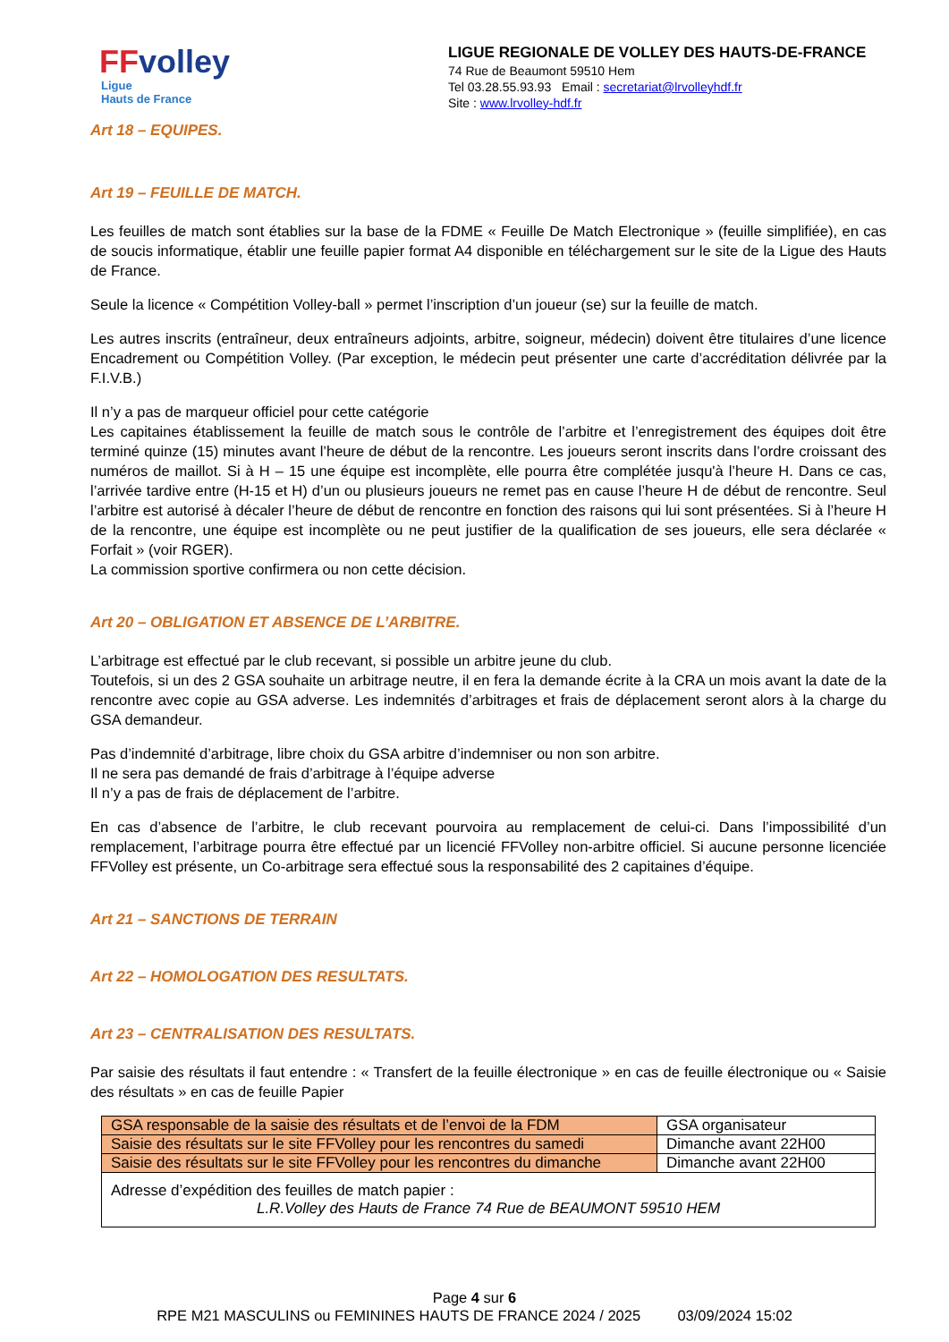FFvolley
Ligue
Hauts de France
LIGUE REGIONALE DE VOLLEY DES HAUTS-DE-FRANCE
74 Rue de Beaumont 59510 Hem
Tel 03.28.55.93.93 Email : secretariat@lrvolleyhdf.fr
Site : www.lrvolley-hdf.fr
Art 18 – EQUIPES.
Art 19 – FEUILLE DE MATCH.
Les feuilles de match sont établies sur la base de la FDME « Feuille De Match Electronique » (feuille simplifiée), en cas de soucis informatique, établir une feuille papier format A4 disponible en téléchargement sur le site de la Ligue des Hauts de France.
Seule la licence « Compétition Volley-ball » permet l’inscription d’un joueur (se) sur la feuille de match.
Les autres inscrits (entraîneur, deux entraîneurs adjoints, arbitre, soigneur, médecin) doivent être titulaires d’une licence Encadrement ou Compétition Volley. (Par exception, le médecin peut présenter une carte d’accréditation délivrée par la F.I.V.B.)
Il n’y a pas de marqueur officiel pour cette catégorie
Les capitaines établissement la feuille de match sous le contrôle de l’arbitre et l’enregistrement des équipes doit être terminé quinze (15) minutes avant l’heure de début de la rencontre. Les joueurs seront inscrits dans l’ordre croissant des numéros de maillot. Si à H – 15 une équipe est incomplète, elle pourra être complétée jusqu'à l’heure H. Dans ce cas, l’arrivée tardive entre (H-15 et H) d’un ou plusieurs joueurs ne remet pas en cause l’heure H de début de rencontre. Seul l’arbitre est autorisé à décaler l’heure de début de rencontre en fonction des raisons qui lui sont présentées. Si à l’heure H de la rencontre, une équipe est incomplète ou ne peut justifier de la qualification de ses joueurs, elle sera déclarée « Forfait » (voir RGER).
La commission sportive confirmera ou non cette décision.
Art 20 – OBLIGATION ET ABSENCE DE L’ARBITRE.
L’arbitrage est effectué par le club recevant, si possible un arbitre jeune du club.
Toutefois, si un des 2 GSA souhaite un arbitrage neutre, il en fera la demande écrite à la CRA un mois avant la date de la rencontre avec copie au GSA adverse. Les indemnités d’arbitrages et frais de déplacement seront alors à la charge du GSA demandeur.
Pas d’indemnité d’arbitrage, libre choix du GSA arbitre d’indemniser ou non son arbitre.
Il ne sera pas demandé de frais d’arbitrage à l’équipe adverse
Il n’y a pas de frais de déplacement de l’arbitre.
En cas d’absence de l’arbitre, le club recevant pourvoira au remplacement de celui-ci. Dans l’impossibilité d’un remplacement, l’arbitrage pourra être effectué par un licencié FFVolley non-arbitre officiel. Si aucune personne licenciée FFVolley est présente, un Co-arbitrage sera effectué sous la responsabilité des 2 capitaines d’équipe.
Art 21 – SANCTIONS DE TERRAIN
Art 22 – HOMOLOGATION DES RESULTATS.
Art 23 – CENTRALISATION DES RESULTATS.
Par saisie des résultats il faut entendre : « Transfert de la feuille électronique » en cas de feuille électronique ou « Saisie des résultats » en cas de feuille Papier
| GSA responsable de la saisie des résultats et de l’envoi de la FDM | GSA organisateur |
| Saisie des résultats sur le site FFVolley pour les rencontres du samedi | Dimanche avant 22H00 |
| Saisie des résultats sur le site FFVolley pour les rencontres du dimanche | Dimanche avant 22H00 |
| Adresse d’expédition des feuilles de match papier : L.R.Volley des Hauts de France 74 Rue de BEAUMONT 59510 HEM | |
Page 4 sur 6
RPE M21 MASCULINS ou FEMININES HAUTS DE FRANCE 2024 / 2025 03/09/2024 15:02